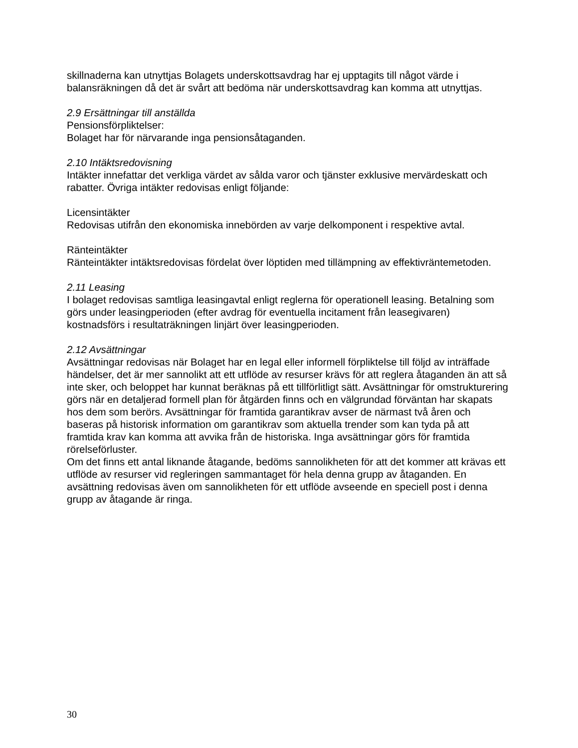skillnaderna kan utnyttjas Bolagets underskottsavdrag har ej upptagits till något värde i balansräkningen då det är svårt att bedöma när underskottsavdrag kan komma att utnyttjas.
2.9 Ersättningar till anställda
Pensionsförpliktelser:
Bolaget har för närvarande inga pensionsåtaganden.
2.10 Intäktsredovisning
Intäkter innefattar det verkliga värdet av sålda varor och tjänster exklusive mervärdeskatt och rabatter. Övriga intäkter redovisas enligt följande:
Licensintäkter
Redovisas utifrån den ekonomiska innebörden av varje delkomponent i respektive avtal.
Ränteintäkter
Ränteintäkter intäktsredovisas fördelat över löptiden med tillämpning av effektivräntemetoden.
2.11 Leasing
I bolaget redovisas samtliga leasingavtal enligt reglerna för operationell leasing. Betalning som görs under leasingperioden (efter avdrag för eventuella incitament från leasegivaren) kostnadsförs i resultaträkningen linjärt över leasingperioden.
2.12 Avsättningar
Avsättningar redovisas när Bolaget har en legal eller informell förpliktelse till följd av inträffade händelser, det är mer sannolikt att ett utflöde av resurser krävs för att reglera åtaganden än att så inte sker, och beloppet har kunnat beräknas på ett tillförlitligt sätt. Avsättningar för omstrukturering görs när en detaljerad formell plan för åtgärden finns och en välgrundad förväntan har skapats hos dem som berörs. Avsättningar för framtida garantikrav avser de närmast två åren och baseras på historisk information om garantikrav som aktuella trender som kan tyda på att framtida krav kan komma att avvika från de historiska. Inga avsättningar görs för framtida rörelseförluster.
Om det finns ett antal liknande åtagande, bedöms sannolikheten för att det kommer att krävas ett utflöde av resurser vid regleringen sammantaget för hela denna grupp av åtaganden. En avsättning redovisas även om sannolikheten för ett utflöde avseende en speciell post i denna grupp av åtagande är ringa.
30